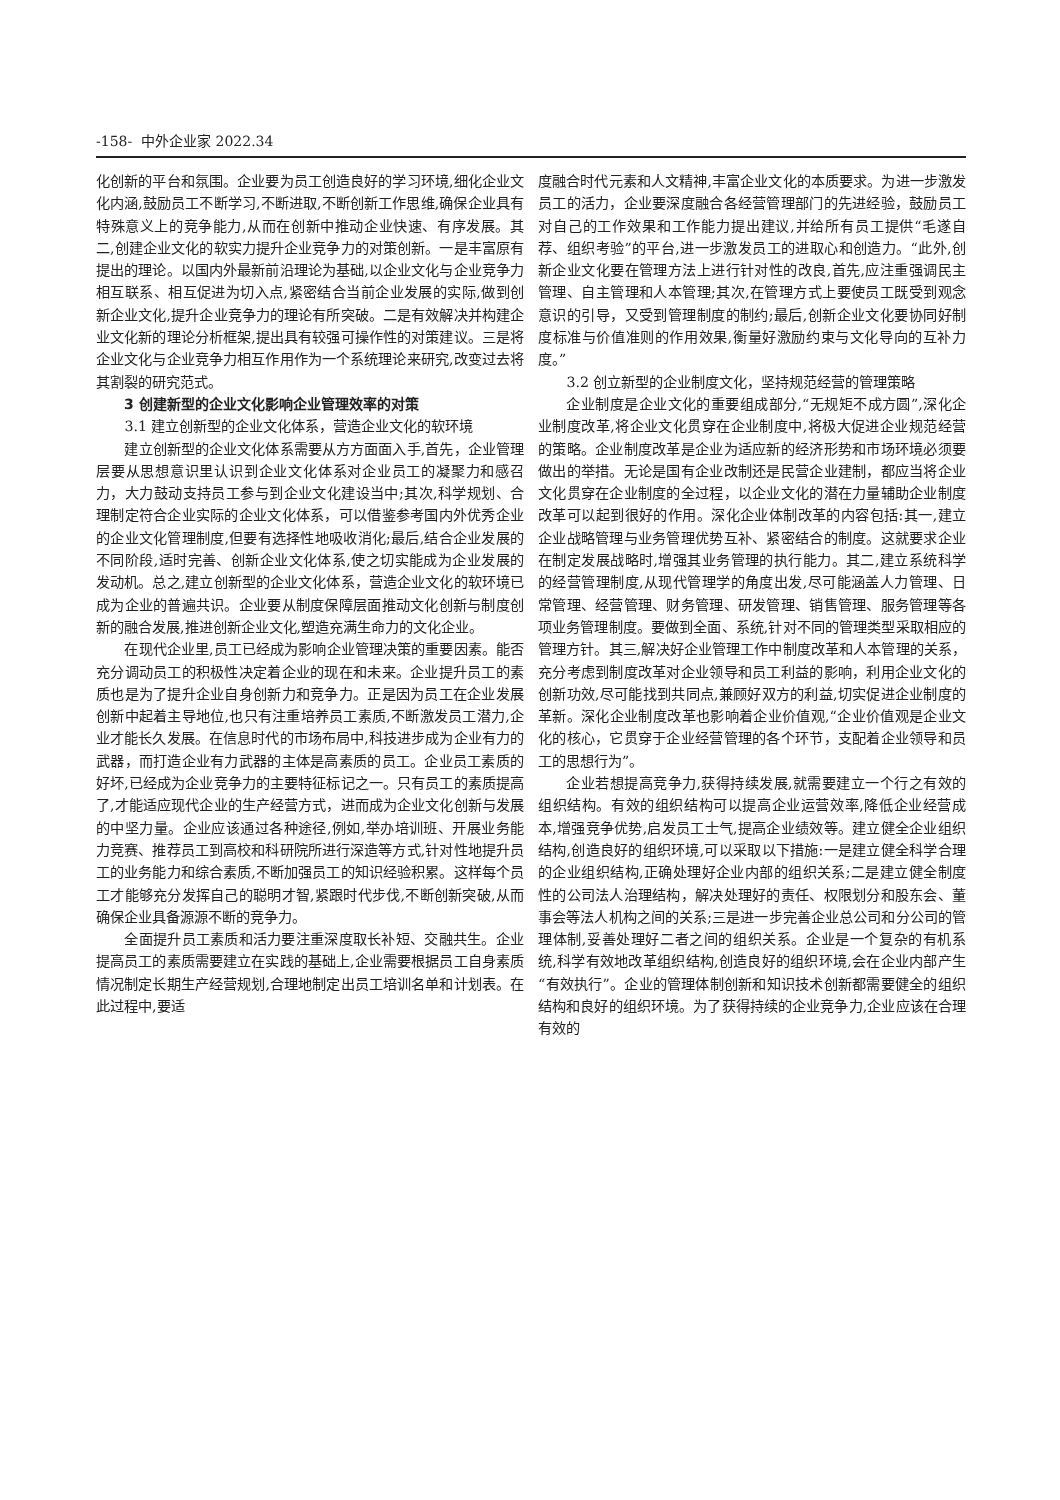-158- 中外企业家 2022.34
化创新的平台和氛围。企业要为员工创造良好的学习环境,细化企业文化内涵,鼓励员工不断学习,不断进取,不断创新工作思维,确保企业具有特殊意义上的竞争能力,从而在创新中推动企业快速、有序发展。其二,创建企业文化的软实力提升企业竞争力的对策创新。一是丰富原有提出的理论。以国内外最新前沿理论为基础,以企业文化与企业竞争力相互联系、相互促进为切入点,紧密结合当前企业发展的实际,做到创新企业文化,提升企业竞争力的理论有所突破。二是有效解决并构建企业文化新的理论分析框架,提出具有较强可操作性的对策建议。三是将企业文化与企业竞争力相互作用作为一个系统理论来研究,改变过去将其割裂的研究范式。
3 创建新型的企业文化影响企业管理效率的对策
3.1 建立创新型的企业文化体系，营造企业文化的软环境
建立创新型的企业文化体系需要从方方面面入手,首先，企业管理层要从思想意识里认识到企业文化体系对企业员工的凝聚力和感召力，大力鼓动支持员工参与到企业文化建设当中;其次,科学规划、合理制定符合企业实际的企业文化体系，可以借鉴参考国内外优秀企业的企业文化管理制度,但要有选择性地吸收消化;最后,结合企业发展的不同阶段,适时完善、创新企业文化体系,使之切实能成为企业发展的发动机。总之,建立创新型的企业文化体系，营造企业文化的软环境已成为企业的普遍共识。企业要从制度保障层面推动文化创新与制度创新的融合发展,推进创新企业文化,塑造充满生命力的文化企业。
在现代企业里,员工已经成为影响企业管理决策的重要因素。能否充分调动员工的积极性决定着企业的现在和未来。企业提升员工的素质也是为了提升企业自身创新力和竞争力。正是因为员工在企业发展创新中起着主导地位,也只有注重培养员工素质,不断激发员工潜力,企业才能长久发展。在信息时代的市场布局中,科技进步成为企业有力的武器，而打造企业有力武器的主体是高素质的员工。企业员工素质的好坏,已经成为企业竞争力的主要特征标记之一。只有员工的素质提高了,才能适应现代企业的生产经营方式，进而成为企业文化创新与发展的中坚力量。企业应该通过各种途径,例如,举办培训班、开展业务能力竞赛、推荐员工到高校和科研院所进行深造等方式,针对性地提升员工的业务能力和综合素质,不断加强员工的知识经验积累。这样每个员工才能够充分发挥自己的聪明才智,紧跟时代步伐,不断创新突破,从而确保企业具备源源不断的竞争力。
全面提升员工素质和活力要注重深度取长补短、交融共生。企业提高员工的素质需要建立在实践的基础上,企业需要根据员工自身素质情况制定长期生产经营规划,合理地制定出员工培训名单和计划表。在此过程中,要适
度融合时代元素和人文精神,丰富企业文化的本质要求。为进一步激发员工的活力，企业要深度融合各经营管理部门的先进经验，鼓励员工对自己的工作效果和工作能力提出建议,并给所有员工提供“毛遂自荐、组织考验”的平台,进一步激发员工的进取心和创造力。“此外,创新企业文化要在管理方法上进行针对性的改良,首先,应注重强调民主管理、自主管理和人本管理;其次,在管理方式上要使员工既受到观念意识的引导，又受到管理制度的制约;最后,创新企业文化要协同好制度标准与价值准则的作用效果,衡量好激励约束与文化导向的互补力度。”
3.2 创立新型的企业制度文化，坚持规范经营的管理策略
企业制度是企业文化的重要组成部分,“无规矩不成方圆”,深化企业制度改革,将企业文化贯穿在企业制度中,将极大促进企业规范经营的策略。企业制度改革是企业为适应新的经济形势和市场环境必须要做出的举措。无论是国有企业改制还是民营企业建制，都应当将企业文化贯穿在企业制度的全过程，以企业文化的潜在力量辅助企业制度改革可以起到很好的作用。深化企业体制改革的内容包括:其一,建立企业战略管理与业务管理优势互补、紧密结合的制度。这就要求企业在制定发展战略时,增强其业务管理的执行能力。其二,建立系统科学的经营管理制度,从现代管理学的角度出发,尽可能涵盖人力管理、日常管理、经营管理、财务管理、研发管理、销售管理、服务管理等各项业务管理制度。要做到全面、系统,针对不同的管理类型采取相应的管理方针。其三,解决好企业管理工作中制度改革和人本管理的关系，充分考虑到制度改革对企业领导和员工利益的影响，利用企业文化的创新功效,尽可能找到共同点,兼顾好双方的利益,切实促进企业制度的革新。深化企业制度改革也影响着企业价值观,“企业价值观是企业文化的核心，它贯穿于企业经营管理的各个环节，支配着企业领导和员工的思想行为”。
企业若想提高竞争力,获得持续发展,就需要建立一个行之有效的组织结构。有效的组织结构可以提高企业运营效率,降低企业经营成本,增强竞争优势,启发员工士气,提高企业绩效等。建立健全企业组织结构,创造良好的组织环境,可以采取以下措施:一是建立健全科学合理的企业组织结构,正确处理好企业内部的组织关系;二是建立健全制度性的公司法人治理结构，解决处理好的责任、权限划分和股东会、董事会等法人机构之间的关系;三是进一步完善企业总公司和分公司的管理体制,妥善处理好二者之间的组织关系。企业是一个复杂的有机系统,科学有效地改革组织结构,创造良好的组织环境,会在企业内部产生“有效执行”。企业的管理体制创新和知识技术创新都需要健全的组织结构和良好的组织环境。为了获得持续的企业竞争力,企业应该在合理有效的